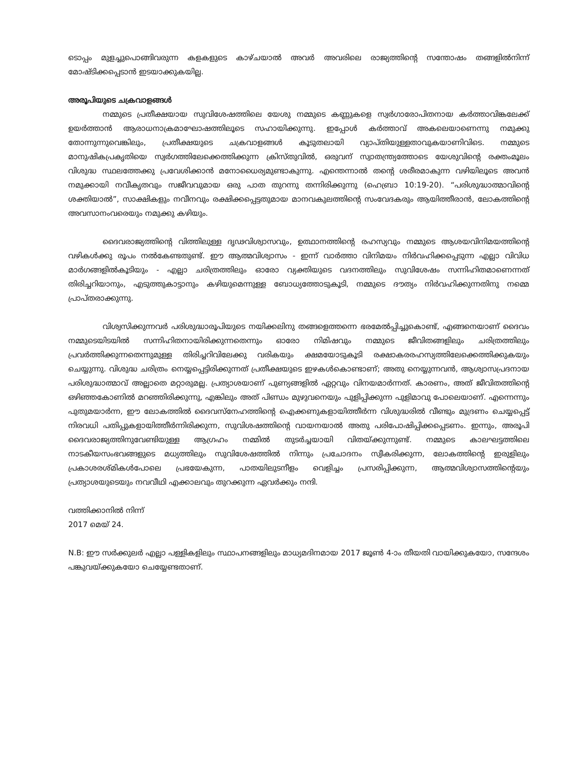ടൊപ്പം മുളച്ചുപൊങ്ങിവരുന്ന കളകളുടെ കാഴ്ചയാൽ അവർ അവരിലെ രാജ്യത്തിന്റെ സന്തോഷം തങ്ങളിൽനിന്ന് മോഷ്ടിക്കപ്പെടാൻ ഇടയാക്കുകയില്ല.
അരൂപിയുടെ ചക്രവാളങ്ങൾ
നമ്മുടെ പ്രതീക്ഷയായ സുവിശേഷത്തിലെ യേശു നമ്മുടെ കണ്ണുകളെ സ്വർഗാരോപിതനായ കർത്താവിങ്കലേക്ക് ഉയർത്താൻ ആരാധനാക്രമാഘോഷത്തിലൂടെ സഹായിക്കുന്നു. ഇപ്പോൾ കർത്താവ് അകലെയാണെന്നു നമുക്കു തോന്നുന്നുവെങ്കിലും, പ്രതീക്ഷയുടെ ചക്രവാളങ്ങൾ കൂടുതലായി വ്യാപ്തിയുള്ളതാവുകയാണിവിടെ. നമ്മുടെ മാനുഷികപ്രകൃതിയെ സ്വർഗത്തിലേക്കെത്തിക്കുന്ന ക്രിസ്തുവിൽ, ഒരുവന് സ്വാതന്ത്ര്യത്തോടെ യേശുവിന്റെ രക്തംമൂലം വിശുദ്ധ സ്ഥലത്തേക്കു പ്രവേശിക്കാൻ മനോധൈര്യമുണ്ടാകുന്നു. എന്തെന്നാൽ തന്റെ ശരീരമാകുന്ന വഴിയിലൂടെ അവൻ നമുക്കായി നവീകൃതവും സജീവവുമായ ഒരു പാത തുറന്നു തന്നിരിക്കുന്നു (ഹെബ്രാ 10:19-20). “പരിശുദ്ധാത്മാവിന്റെ ശക്തിയാൽ”, സാക്ഷികളും നവീനവും രക്ഷിക്കപ്പെട്ടതുമായ മാനവകുലത്തിന്റെ സംവേദകരും ആയിത്തീരാൻ, ലോകത്തിന്റെ അവസാനംവരെയും നമുക്കു കഴിയും.
ദൈവരാജ്യത്തിന്റെ വിത്തിലുള്ള ദൃഢവിശ്വാസവും, ഉത്ഥാനത്തിന്റെ രഹസ്യവും നമ്മുടെ ആശയവിനിമയത്തിന്റെ വഴികൾക്കു രൂപം നൽകേണ്ടതുണ്ട്. ഈ ആത്മവിശ്വാസം - ഇന്ന് വാർത്താ വിനിമയം നിർവഹിക്കപ്പെടുന്ന എല്ലാ വിവിധ മാർഗങ്ങളിൽകൂടിയും - എല്ലാ ചരിത്രത്തിലും ഓരോ വ്യക്തിയുടെ വദനത്തിലും സുവിശേഷം സന്നിഹിതമാണെന്നത് തിരിച്ചറിയാനും, എടുത്തുകാട്ടാനും കഴിയുമെന്നുള്ള ബോധ്യത്തോടുകൂടി, നമ്മുടെ ദൗത്യം നിർവഹിക്കുന്നതിനു നമ്മെ പ്രാപ്തരാക്കുന്നു.
വിശ്വസിക്കുന്നവർ പരിശുദ്ധാരൂപിയുടെ നയിക്കലിനു തങ്ങളെത്തന്നെ ഭരമേൽപ്പിച്ചുകൊണ്ട്, എങ്ങനെയാണ് ദൈവം നമ്മുടെയിടയിൽ സന്നിഹിതനായിരിക്കുന്നതെന്നും ഓരോ നിമിഷവും നമ്മുടെ ജീവിതങ്ങളിലും ചരിത്രത്തിലും പ്രവർത്തിക്കുന്നതെന്നുമുള്ള തിരിച്ചറിവിലേക്കു വരികയും ക്ഷമയോടുകൂടി രക്ഷാകരരഹസ്യത്തിലേക്കെത്തിക്കുകയും ചെയ്യുന്നു. വിശുദ്ധ ചരിത്രം നെയ്യപ്പെട്ടിരിക്കുന്നത് പ്രതീക്ഷയുടെ ഇഴകൾകൊണ്ടാണ്; അതു നെയ്യുന്നവൻ, ആശ്വാസപ്രദനായ പരിശുദ്ധാത്മാവ് അല്ലാതെ മറ്റാരുമല്ല. പ്രത്യാശയാണ് പുണ്യങ്ങളിൽ ഏറ്റവും വിനയമാർന്നത്. കാരണം, അത് ജീവിതത്തിന്റെ ഒഴിഞ്ഞകോണിൽ മറഞ്ഞിരിക്കുന്നു, എങ്കിലും അത് പിണ്ഡം മുഴുവനെയും പുളിപ്പിക്കുന്ന പുളിമാവു പോലെയാണ്. എന്നെന്നും പുതുമയാർന്ന, ഈ ലോകത്തിൽ ദൈവസ്നേഹത്തിന്റെ ഐക്കണുകളായിത്തീർന്ന വിശുദ്ധരിൽ വീണ്ടും മുദ്രണം ചെയ്യപ്പെട്ട് നിരവധി പതിപ്പുകളായിത്തീർന്നിരിക്കുന്ന, സുവിശഷത്തിന്റെ വായനയാൽ അതു പരിപോഷിപ്പിക്കപ്പെടണം. ഇന്നും, അരൂപി ദൈവരാജ്യത്തിനുവേണ്ടിയുള്ള ആഗ്രഹം നമ്മിൽ തുടർച്ചയായി വിതയ്ക്കുന്നുണ്ട്. നമ്മുടെ കാലഘട്ടത്തിലെ നാടകീയസംഭവങ്ങളുടെ മധ്യത്തിലും സുവിശേഷത്തിൽ നിന്നും പ്രചോദനം സ്വീകരിക്കുന്ന, ലോകത്തിന്റെ ഇരുളിലും പ്രകാശരശ്മികൾപോലെ പ്രഭയേകുന്ന, പാതയിലുടനീളം വെളിച്ചം പ്രസരിപ്പിക്കുന്ന, ആത്മവിശ്വാസത്തിന്റെയും പ്രത്യാശയുടെയും നവവീഥി എക്കാലവും തുറക്കുന്ന ഏവർക്കും നന്ദി.
വത്തിക്കാനിൽ നിന്ന്
2017 മെയ് 24.
N.B: ഈ സർക്കുലർ എല്ലാ പള്ളികളിലും സ്ഥാപനങ്ങളിലും മാധ്യമദിനമായ 2017 ജൂൺ 4-ാം തീയതി വായിക്കുകയോ, സന്ദേശം പങ്കുവയ്ക്കുകയോ ചെയ്യേണ്ടതാണ്.